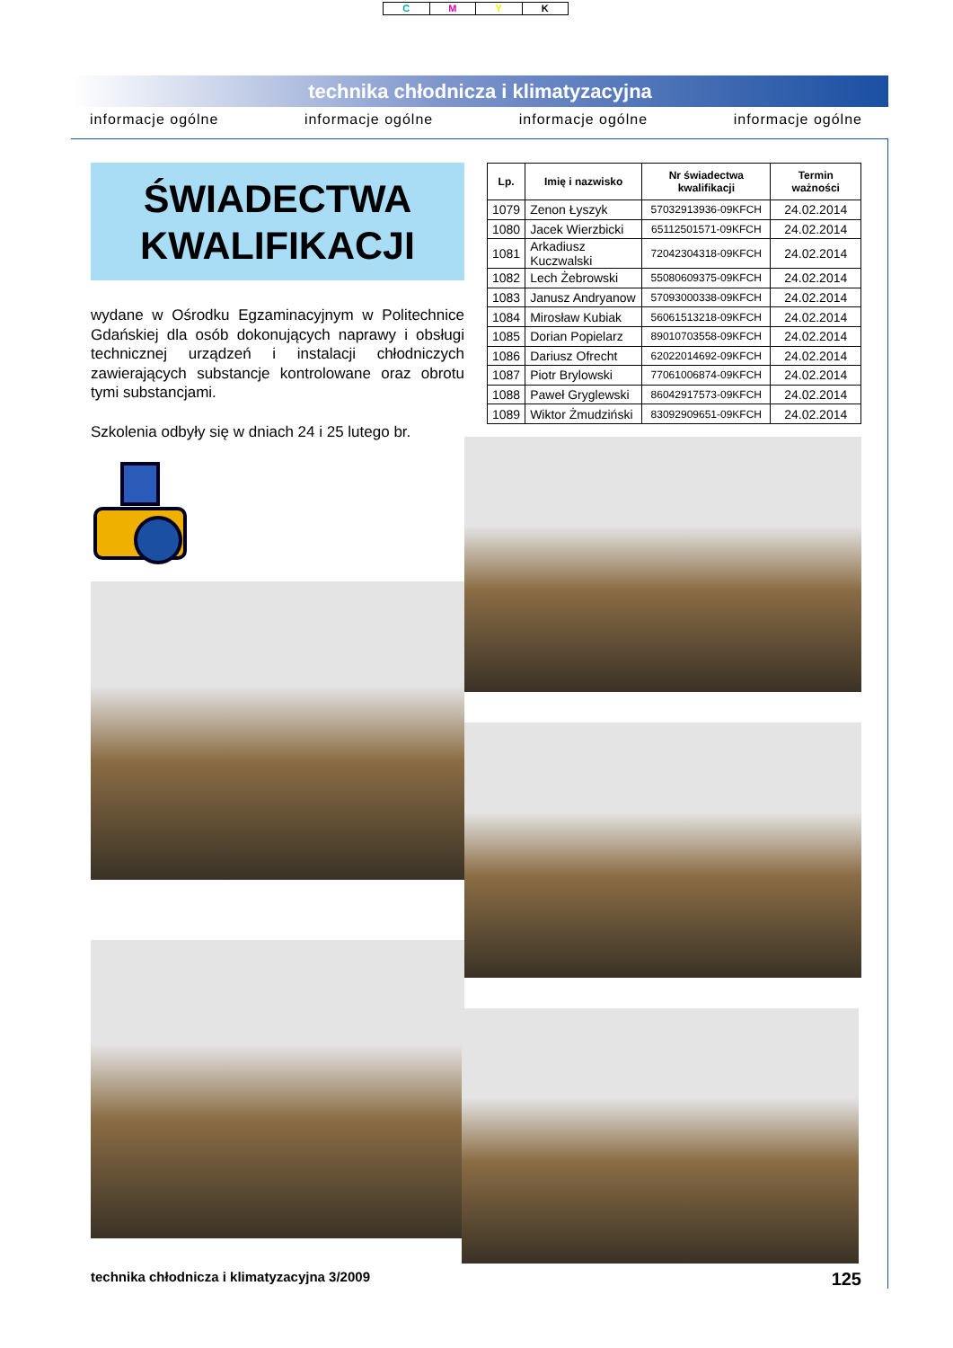CMYK
technika chłodnicza i klimatyzacyjna
informacje ogólne informacje ogólne informacje ogólne informacje ogólne
ŚWIADECTWA
KWALIFIKACJI
wydane w Ośrodku Egzaminacyjnym w Politechnice Gdańskiej dla osób dokonujących naprawy i obsługi technicznej urządzeń i instalacji chłodniczych zawierających substancje kontrolowane oraz obrotu tymi substancjami.
Szkolenia odbyły się w dniach 24 i 25 lutego br.
| Lp. | Imię i nazwisko | Nr świadectwa kwalifikacji | Termin ważności |
| --- | --- | --- | --- |
| 1079 | Zenon Łyszyk | 57032913936-09KFCH | 24.02.2014 |
| 1080 | Jacek Wierzbicki | 65112501571-09KFCH | 24.02.2014 |
| 1081 | Arkadiusz Kuczwalski | 72042304318-09KFCH | 24.02.2014 |
| 1082 | Lech Żebrowski | 55080609375-09KFCH | 24.02.2014 |
| 1083 | Janusz Andryanow | 57093000338-09KFCH | 24.02.2014 |
| 1084 | Mirosław Kubiak | 56061513218-09KFCH | 24.02.2014 |
| 1085 | Dorian Popielarz | 89010703558-09KFCH | 24.02.2014 |
| 1086 | Dariusz Ofrecht | 62022014692-09KFCH | 24.02.2014 |
| 1087 | Piotr Brylowski | 77061006874-09KFCH | 24.02.2014 |
| 1088 | Paweł Gryglewski | 86042917573-09KFCH | 24.02.2014 |
| 1089 | Wiktor Żmudziński | 83092909651-09KFCH | 24.02.2014 |
technika chłodnicza i klimatyzacyjna 3/2009 125